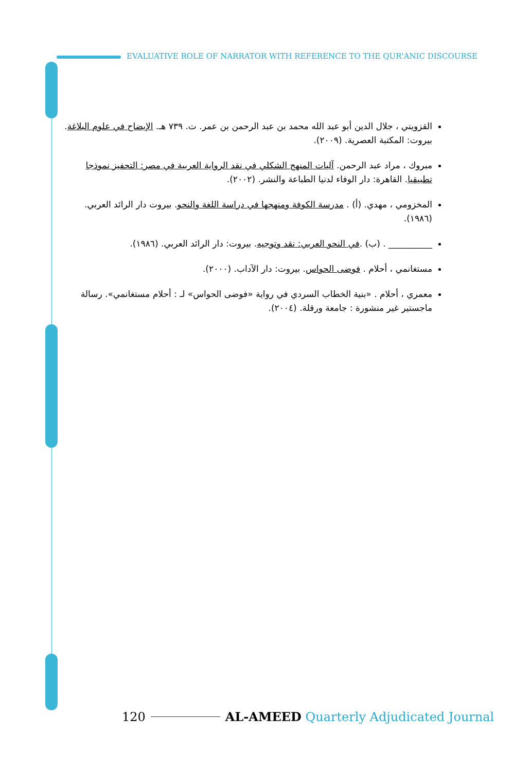EVALUATIVE ROLE OF NARRATOR WITH REFERENCE TO THE QUR'ANIC DISCOURSE
القزويني ، جلال الدين أبو عبد الله محمد بن عبد الرحمن بن عمر. ت. ٧٣٩ هـ. الإيضاح في علوم البلاغة. بيروت: المكتبة العصرية. (٢٠٠٩).
مبروك ، مراد عبد الرحمن. آليات المنهج الشكلي في نقد الرواية العربية في مصر: التحفيز نموذجا تطبيقيا. القاهرة: دار الوفاء لدنيا الطباعة والنشر. (٢٠٠٢).
المخزومي ، مهدي. (أ) . مدرسة الكوفة ومنهجها في دراسة اللغة والنحو. بيروت دار الرائد العربي. (١٩٨٦).
__________ . (ب) .في النحو العربي: نقد وتوجيه. بيروت: دار الرائد العربي. (١٩٨٦).
مستغانمي ، أحلام . فوضى الحواس. بيروت: دار الآداب. (٢٠٠٠).
معمري ، أحلام . «بنية الخطاب السردي في رواية «فوضى الحواس» لـ : أحلام مستغانمي». رسالة ماجستير غير منشورة : جامعة ورقلة. (٢٠٠٤).
120 AL-AMEED Quarterly Adjudicated Journal